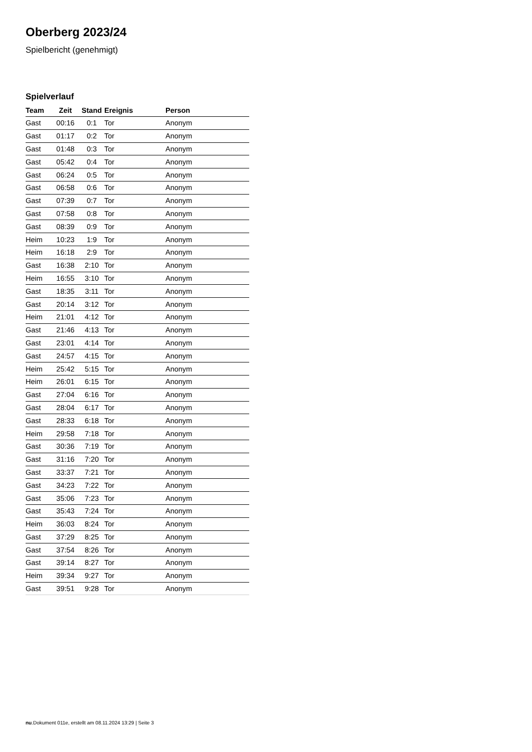Oberberg 2023/24
Spielbericht (genehmigt)
Spielverlauf
| Team | Zeit | Stand | Ereignis | Person |
| --- | --- | --- | --- | --- |
| Gast | 00:16 | 0:1 | Tor | Anonym |
| Gast | 01:17 | 0:2 | Tor | Anonym |
| Gast | 01:48 | 0:3 | Tor | Anonym |
| Gast | 05:42 | 0:4 | Tor | Anonym |
| Gast | 06:24 | 0:5 | Tor | Anonym |
| Gast | 06:58 | 0:6 | Tor | Anonym |
| Gast | 07:39 | 0:7 | Tor | Anonym |
| Gast | 07:58 | 0:8 | Tor | Anonym |
| Gast | 08:39 | 0:9 | Tor | Anonym |
| Heim | 10:23 | 1:9 | Tor | Anonym |
| Heim | 16:18 | 2:9 | Tor | Anonym |
| Gast | 16:38 | 2:10 | Tor | Anonym |
| Heim | 16:55 | 3:10 | Tor | Anonym |
| Gast | 18:35 | 3:11 | Tor | Anonym |
| Gast | 20:14 | 3:12 | Tor | Anonym |
| Heim | 21:01 | 4:12 | Tor | Anonym |
| Gast | 21:46 | 4:13 | Tor | Anonym |
| Gast | 23:01 | 4:14 | Tor | Anonym |
| Gast | 24:57 | 4:15 | Tor | Anonym |
| Heim | 25:42 | 5:15 | Tor | Anonym |
| Heim | 26:01 | 6:15 | Tor | Anonym |
| Gast | 27:04 | 6:16 | Tor | Anonym |
| Gast | 28:04 | 6:17 | Tor | Anonym |
| Gast | 28:33 | 6:18 | Tor | Anonym |
| Heim | 29:58 | 7:18 | Tor | Anonym |
| Gast | 30:36 | 7:19 | Tor | Anonym |
| Gast | 31:16 | 7:20 | Tor | Anonym |
| Gast | 33:37 | 7:21 | Tor | Anonym |
| Gast | 34:23 | 7:22 | Tor | Anonym |
| Gast | 35:06 | 7:23 | Tor | Anonym |
| Gast | 35:43 | 7:24 | Tor | Anonym |
| Heim | 36:03 | 8:24 | Tor | Anonym |
| Gast | 37:29 | 8:25 | Tor | Anonym |
| Gast | 37:54 | 8:26 | Tor | Anonym |
| Gast | 39:14 | 8:27 | Tor | Anonym |
| Heim | 39:34 | 9:27 | Tor | Anonym |
| Gast | 39:51 | 9:28 | Tor | Anonym |
nu.Dokument 011e, erstellt am 08.11.2024 13:29 | Seite 3